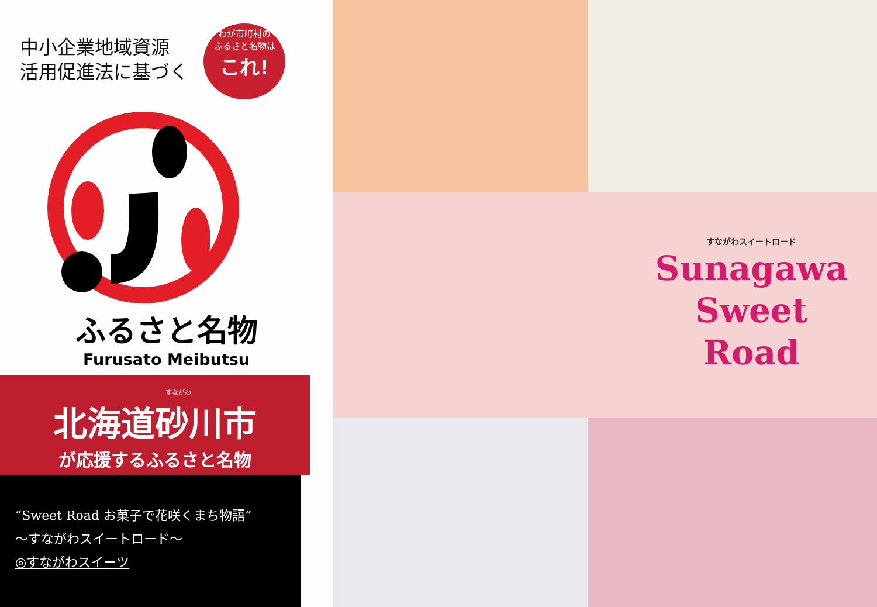中小企業地域資源
活用促進法に基づく
わが市町村の
ふるさと名物は
これ!
ふるさと名物
Furusato Meibutsu
すながわ
北海道砂川市
が応援するふるさと名物
“Sweet Road お菓子で花咲くまち物語”
～すながわスイートロード～
◎すながわスイーツ
すながわスイートロード
Sunagawa
Sweet
Road